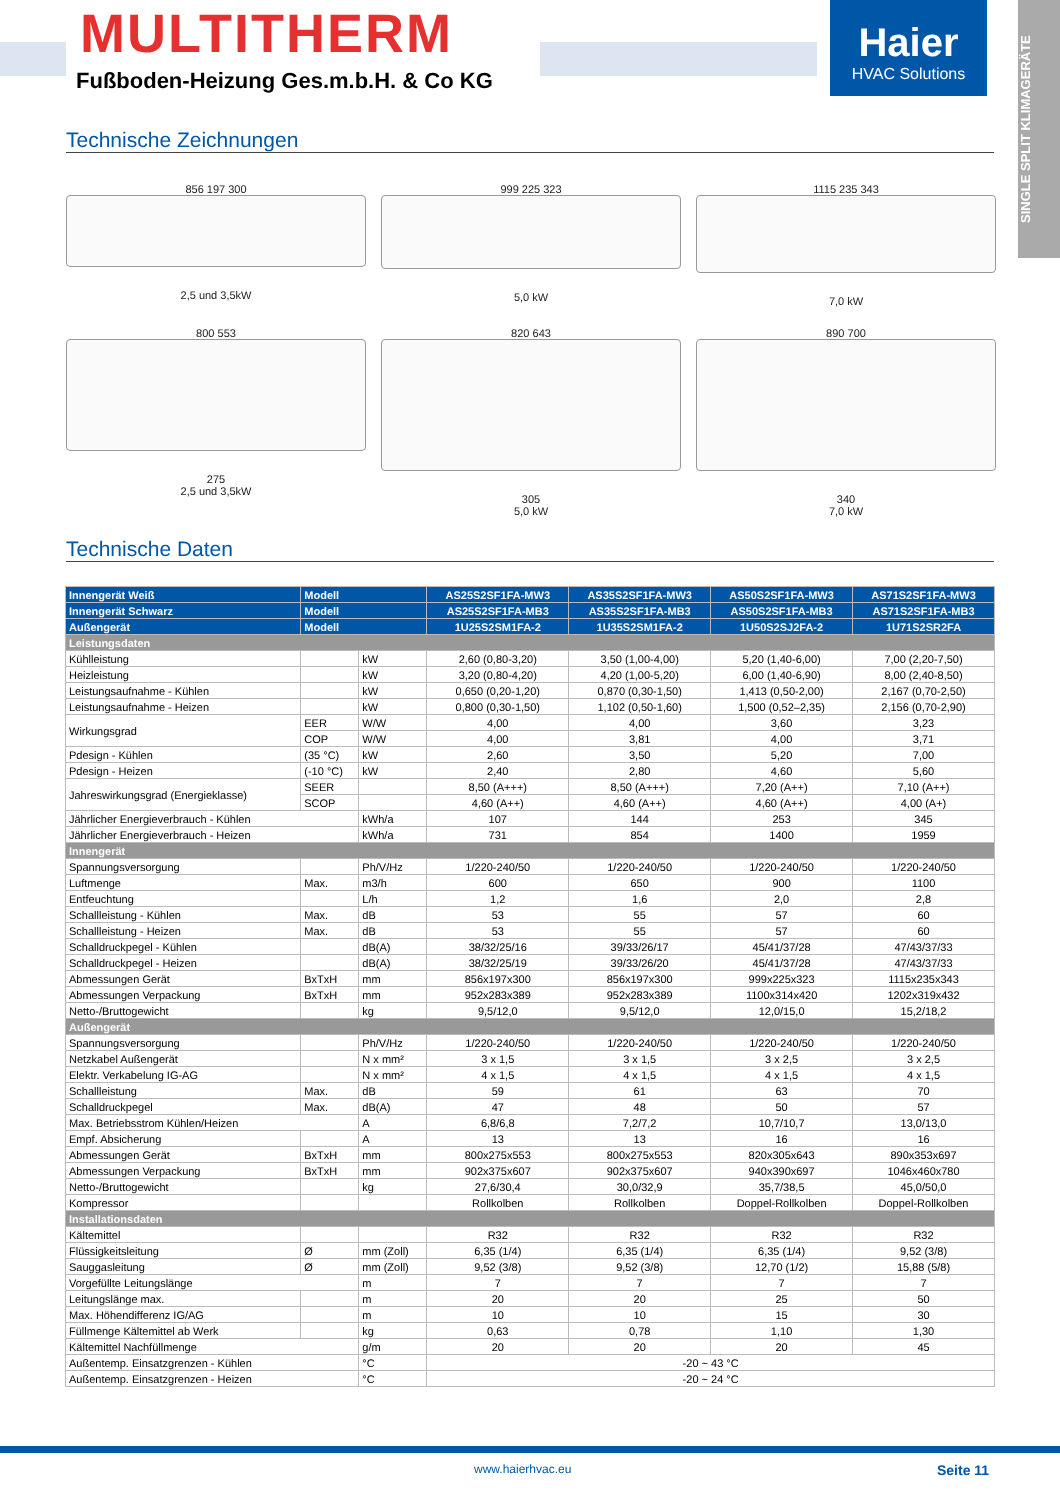MULTITHERM
Fußboden-Heizung Ges.m.b.H. & Co KG
Haier
HVAC Solutions
SINGLE SPLIT KLIMAGERÄTE
Technische Zeichnungen
856 197 300
2,5 und 3,5kW
999 225 323
5,0 kW
1115 235 343
7,0 kW
800 553
275
2,5 und 3,5kW
820 643
305
5,0 kW
890 700
340
7,0 kW
Technische Daten
| Innengerät Weiß | Modell | | AS25S2SF1FA-MW3 | AS35S2SF1FA-MW3 | AS50S2SF1FA-MW3 | AS71S2SF1FA-MW3 |
| --- | --- | --- | --- | --- | --- | --- |
| Innengerät Schwarz | Modell | | AS25S2SF1FA-MB3 | AS35S2SF1FA-MB3 | AS50S2SF1FA-MB3 | AS71S2SF1FA-MB3 |
| Außengerät | Modell | | 1U25S2SM1FA-2 | 1U35S2SM1FA-2 | 1U50S2SJ2FA-2 | 1U71S2SR2FA |
| Leistungsdaten | | | | | | |
| Kühlleistung | | kW | 2,60 (0,80-3,20) | 3,50 (1,00-4,00) | 5,20 (1,40-6,00) | 7,00 (2,20-7,50) |
| Heizleistung | | kW | 3,20 (0,80-4,20) | 4,20 (1,00-5,20) | 6,00 (1,40-6,90) | 8,00 (2,40-8,50) |
| Leistungsaufnahme - Kühlen | | kW | 0,650 (0,20-1,20) | 0,870 (0,30-1,50) | 1,413 (0,50-2,00) | 2,167 (0,70-2,50) |
| Leistungsaufnahme - Heizen | | kW | 0,800 (0,30-1,50) | 1,102 (0,50-1,60) | 1,500 (0,52–2,35) | 2,156 (0,70-2,90) |
| Wirkungsgrad | EER | W/W | 4,00 | 4,00 | 3,60 | 3,23 |
| | COP | W/W | 4,00 | 3,81 | 4,00 | 3,71 |
| Pdesign - Kühlen | (35 °C) | kW | 2,60 | 3,50 | 5,20 | 7,00 |
| Pdesign - Heizen | (-10 °C) | kW | 2,40 | 2,80 | 4,60 | 5,60 |
| Jahreswirkungsgrad (Energieklasse) | SEER | | 8,50 (A+++) | 8,50 (A+++) | 7,20 (A++) | 7,10 (A++) |
| | SCOP | | 4,60 (A++) | 4,60 (A++) | 4,60 (A++) | 4,00 (A+) |
| Jährlicher Energieverbrauch - Kühlen | | kWh/a | 107 | 144 | 253 | 345 |
| Jährlicher Energieverbrauch - Heizen | | kWh/a | 731 | 854 | 1400 | 1959 |
| Innengerät | | | | | | |
| Spannungsversorgung | | Ph/V/Hz | 1/220-240/50 | 1/220-240/50 | 1/220-240/50 | 1/220-240/50 |
| Luftmenge | Max. | m3/h | 600 | 650 | 900 | 1100 |
| Entfeuchtung | | L/h | 1,2 | 1,6 | 2,0 | 2,8 |
| Schallleistung - Kühlen | Max. | dB | 53 | 55 | 57 | 60 |
| Schallleistung - Heizen | Max. | dB | 53 | 55 | 57 | 60 |
| Schalldruckpegel - Kühlen | | dB(A) | 38/32/25/16 | 39/33/26/17 | 45/41/37/28 | 47/43/37/33 |
| Schalldruckpegel - Heizen | | dB(A) | 38/32/25/19 | 39/33/26/20 | 45/41/37/28 | 47/43/37/33 |
| Abmessungen Gerät | BxTxH | mm | 856x197x300 | 856x197x300 | 999x225x323 | 1115x235x343 |
| Abmessungen Verpackung | BxTxH | mm | 952x283x389 | 952x283x389 | 1100x314x420 | 1202x319x432 |
| Netto-/Bruttogewicht | | kg | 9,5/12,0 | 9,5/12,0 | 12,0/15,0 | 15,2/18,2 |
| Außengerät | | | | | | |
| Spannungsversorgung | | Ph/V/Hz | 1/220-240/50 | 1/220-240/50 | 1/220-240/50 | 1/220-240/50 |
| Netzkabel Außengerät | | N x mm² | 3 x 1,5 | 3 x 1,5 | 3 x 2,5 | 3 x 2,5 |
| Elektr. Verkabelung IG-AG | | N x mm² | 4 x 1,5 | 4 x 1,5 | 4 x 1,5 | 4 x 1,5 |
| Schallleistung | Max. | dB | 59 | 61 | 63 | 70 |
| Schalldruckpegel | Max. | dB(A) | 47 | 48 | 50 | 57 |
| Max. Betriebsstrom Kühlen/Heizen | | A | 6,8/6,8 | 7,2/7,2 | 10,7/10,7 | 13,0/13,0 |
| Empf. Absicherung | | A | 13 | 13 | 16 | 16 |
| Abmessungen Gerät | BxTxH | mm | 800x275x553 | 800x275x553 | 820x305x643 | 890x353x697 |
| Abmessungen Verpackung | BxTxH | mm | 902x375x607 | 902x375x607 | 940x390x697 | 1046x460x780 |
| Netto-/Bruttogewicht | | kg | 27,6/30,4 | 30,0/32,9 | 35,7/38,5 | 45,0/50,0 |
| Kompressor | | | Rollkolben | Rollkolben | Doppel-Rollkolben | Doppel-Rollkolben |
| Installationsdaten | | | | | | |
| Kältemittel | | | R32 | R32 | R32 | R32 |
| Flüssigkeitsleitung | Ø | mm (Zoll) | 6,35 (1/4) | 6,35 (1/4) | 6,35 (1/4) | 9,52 (3/8) |
| Sauggasleitung | Ø | mm (Zoll) | 9,52 (3/8) | 9,52 (3/8) | 12,70 (1/2) | 15,88 (5/8) |
| Vorgefüllte Leitungslänge | | m | 7 | 7 | 7 | 7 |
| Leitungslänge max. | | m | 20 | 20 | 25 | 50 |
| Max. Höhendifferenz IG/AG | | m | 10 | 10 | 15 | 30 |
| Füllmenge Kältemittel ab Werk | | kg | 0,63 | 0,78 | 1,10 | 1,30 |
| Kältemittel Nachfüllmenge | | g/m | 20 | 20 | 20 | 45 |
| Außentemp. Einsatzgrenzen - Kühlen | | °C | -20 ~ 43 °C | | | |
| Außentemp. Einsatzgrenzen - Heizen | | °C | -20 ~ 24 °C | | | |
www.haierhvac.eu Seite 11